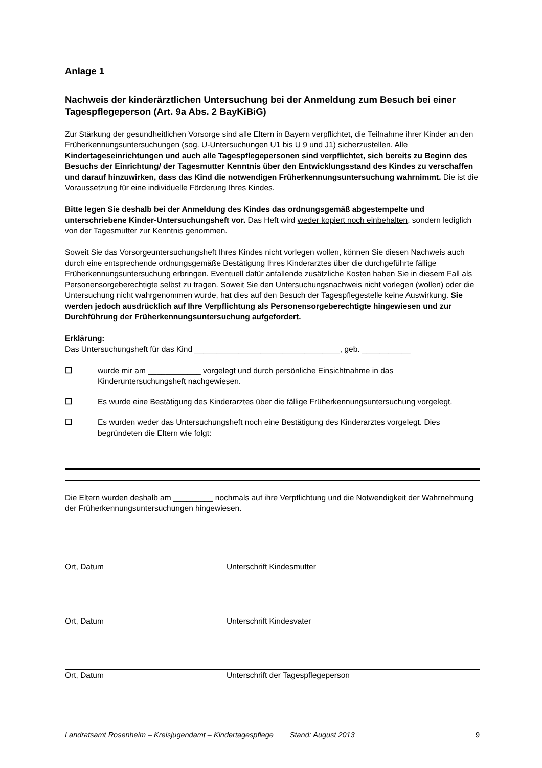Anlage 1
Nachweis der kinderärztlichen Untersuchung bei der Anmeldung zum Besuch bei einer Tagespflegeperson (Art. 9a Abs. 2 BayKiBiG)
Zur Stärkung der gesundheitlichen Vorsorge sind alle Eltern in Bayern verpflichtet, die Teilnahme ihrer Kinder an den Früherkennungsuntersuchungen (sog. U-Untersuchungen U1 bis U 9 und J1) sicherzustellen. Alle Kindertageseinrichtungen und auch alle Tagespflegepersonen sind verpflichtet, sich bereits zu Beginn des Besuchs der Einrichtung/ der Tagesmutter Kenntnis über den Entwicklungsstand des Kindes zu verschaffen und darauf hinzuwirken, dass das Kind die notwendigen Früherkennungsuntersuchung wahrnimmt. Die ist die Voraussetzung für eine individuelle Förderung Ihres Kindes.
Bitte legen Sie deshalb bei der Anmeldung des Kindes das ordnungsgemäß abgestempelte und unterschriebene Kinder-Untersuchungsheft vor. Das Heft wird weder kopiert noch einbehalten, sondern lediglich von der Tagesmutter zur Kenntnis genommen.
Soweit Sie das Vorsorgeuntersuchungsheft Ihres Kindes nicht vorlegen wollen, können Sie diesen Nachweis auch durch eine entsprechende ordnungsgemäße Bestätigung Ihres Kinderarztes über die durchgeführte fällige Früherkennungsuntersuchung erbringen. Eventuell dafür anfallende zusätzliche Kosten haben Sie in diesem Fall als Personensorgeberechtigte selbst zu tragen. Soweit Sie den Untersuchungsnachweis nicht vorlegen (wollen) oder die Untersuchung nicht wahrgenommen wurde, hat dies auf den Besuch der Tagespflegestelle keine Auswirkung. Sie werden jedoch ausdrücklich auf Ihre Verpflichtung als Personensorgeberechtigte hingewiesen und zur Durchführung der Früherkennungsuntersuchung aufgefordert.
Erklärung:
Das Untersuchungsheft für das Kind _________________________________, geb. ___________
☐ wurde mir am ____________ vorgelegt und durch persönliche Einsichtnahme in das Kinderuntersuchungsheft nachgewiesen.
☐ Es wurde eine Bestätigung des Kinderarztes über die fällige Früherkennungsuntersuchung vorgelegt.
☐ Es wurden weder das Untersuchungsheft noch eine Bestätigung des Kinderarztes vorgelegt. Dies begründeten die Eltern wie folgt:
Die Eltern wurden deshalb am _________ nochmals auf ihre Verpflichtung und die Notwendigkeit der Wahrnehmung der Früherkennungsuntersuchungen hingewiesen.
Ort, Datum Unterschrift Kindesmutter
Ort, Datum Unterschrift Kindesvater
Ort, Datum Unterschrift der Tagespflegeperson
Landratsamt Rosenheim – Kreisjugendamt – Kindertagespflege Stand: August 2013 9